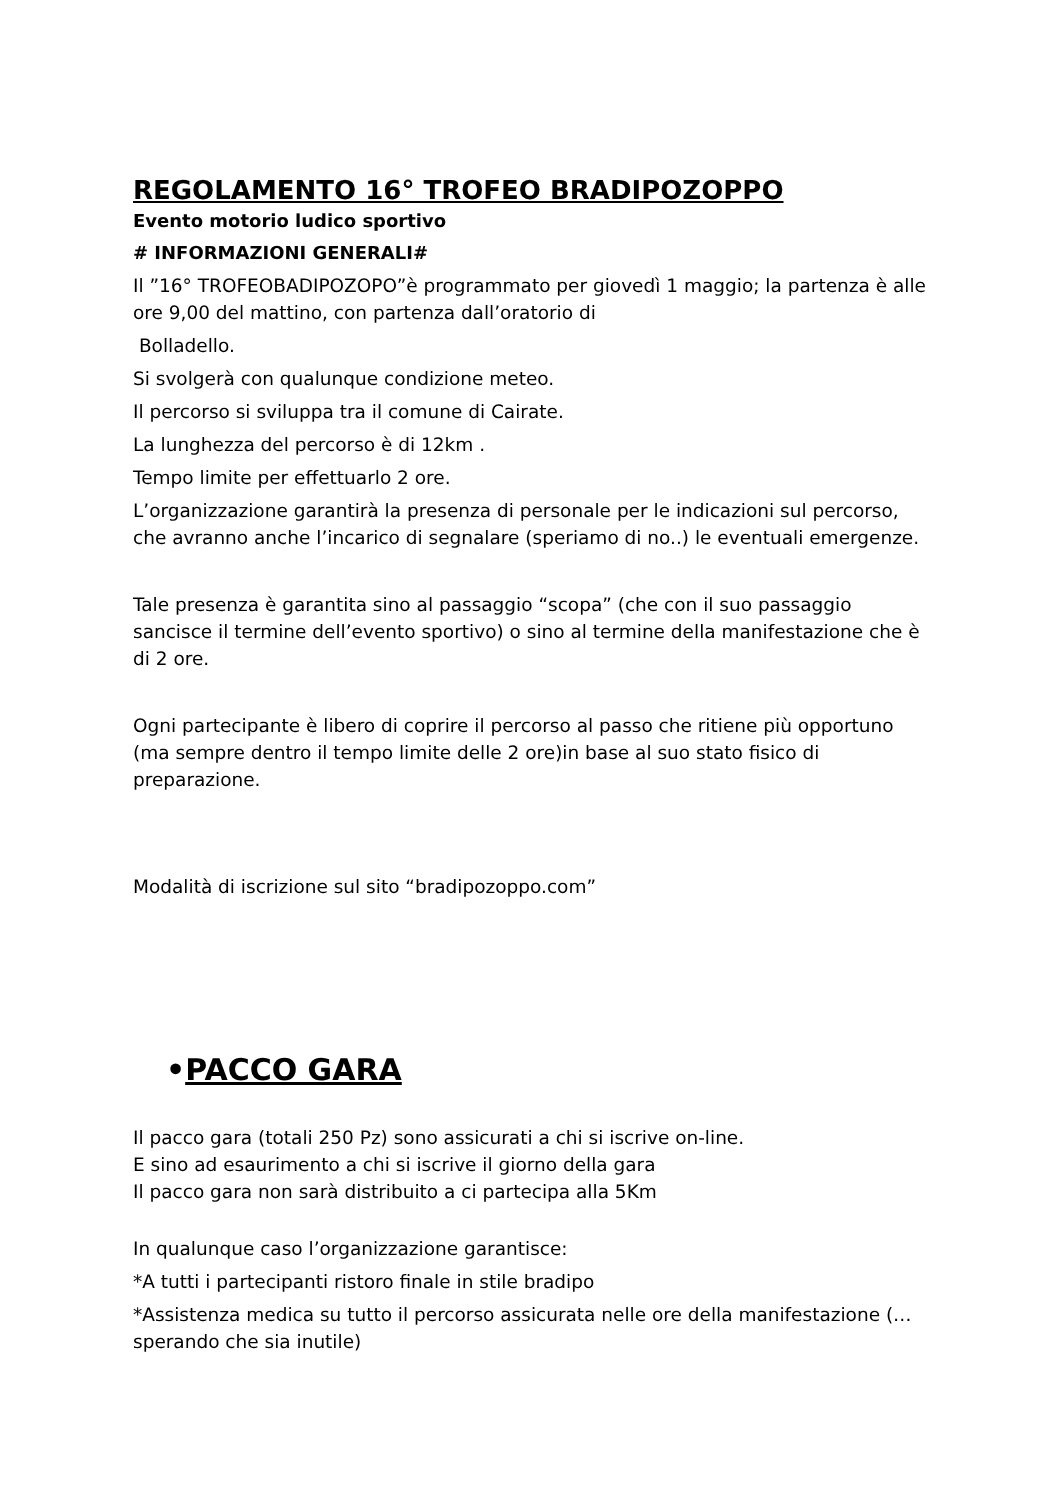REGOLAMENTO 16° TROFEO BRADIPOZOPPO
Evento motorio ludico sportivo
# INFORMAZIONI GENERALI#
Il ”16° TROFEOBADIPOZOPO”è programmato per giovedì 1 maggio; la partenza è alle ore 9,00 del mattino, con partenza dall’oratorio di
Bolladello.
Si svolgerà con qualunque condizione meteo.
Il percorso si sviluppa tra il comune di Cairate.
La lunghezza del percorso è di 12km .
Tempo limite per effettuarlo 2 ore.
L’organizzazione garantirà la presenza di personale per le indicazioni sul percorso, che avranno anche l’incarico di segnalare (speriamo di no..) le eventuali emergenze.
Tale presenza è garantita sino al passaggio “scopa” (che con il suo passaggio sancisce il termine dell’evento sportivo) o sino al termine della manifestazione che è di 2 ore.
Ogni partecipante è libero di coprire il percorso al passo che ritiene più opportuno (ma sempre dentro il tempo limite delle 2 ore)in base al suo stato fisico di preparazione.
Modalità di iscrizione sul sito “bradipozoppo.com”
•PACCO GARA
Il pacco gara (totali 250 Pz) sono assicurati a chi si iscrive on-line.
E sino ad esaurimento a chi si iscrive il giorno della gara
Il pacco gara non sarà distribuito a ci partecipa alla 5Km
In qualunque caso l’organizzazione garantisce:
*A tutti i partecipanti ristoro finale in stile bradipo
*Assistenza medica su tutto il percorso assicurata nelle ore della manifestazione (… sperando che sia inutile)